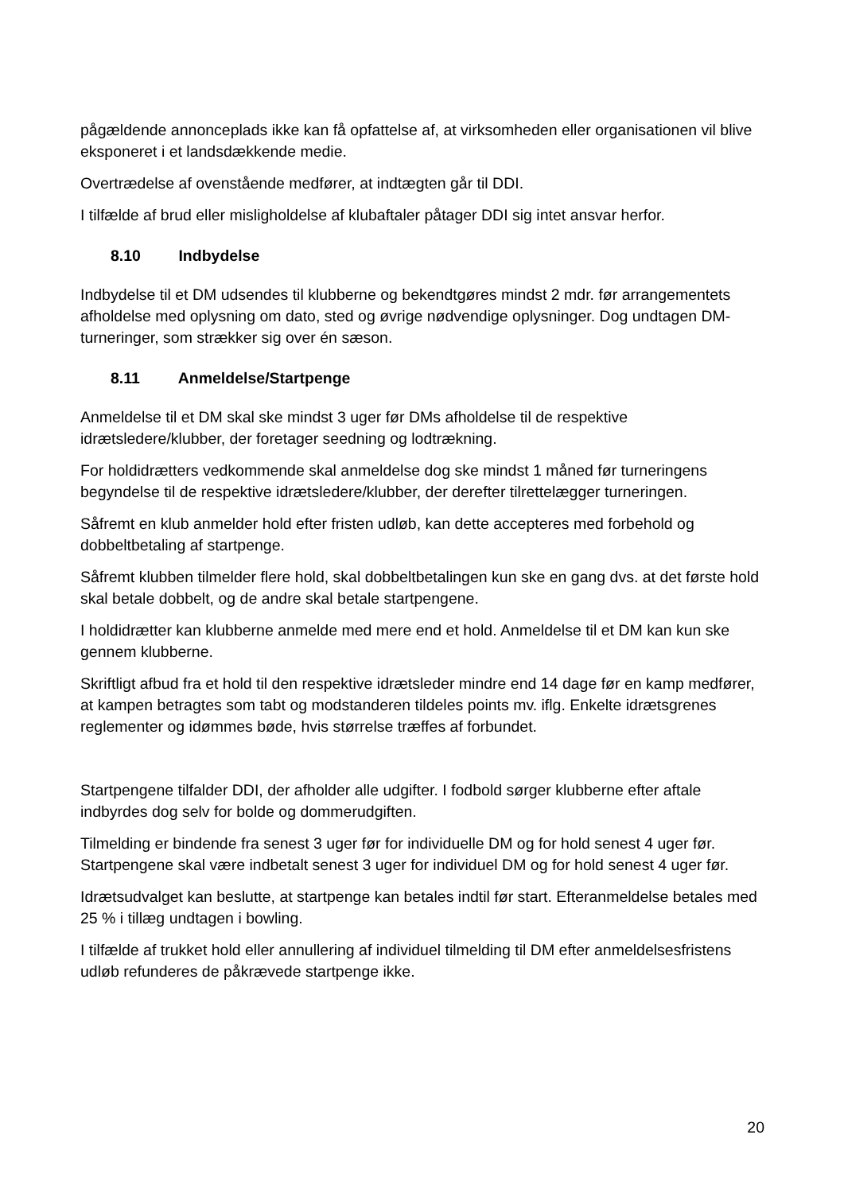pågældende annonceplads ikke kan få opfattelse af, at virksomheden eller organisationen vil blive eksponeret i et landsdækkende medie.
Overtrædelse af ovenstående medfører, at indtægten går til DDI.
I tilfælde af brud eller misligholdelse af klubaftaler påtager DDI sig intet ansvar herfor.
8.10 Indbydelse
Indbydelse til et DM udsendes til klubberne og bekendtgøres mindst 2 mdr. før arrangementets afholdelse med oplysning om dato, sted og øvrige nødvendige oplysninger. Dog undtagen DM- turneringer, som strækker sig over én sæson.
8.11 Anmeldelse/Startpenge
Anmeldelse til et DM skal ske mindst 3 uger før DMs afholdelse til de respektive idrætsledere/klubber, der foretager seedning og lodtrækning.
For holdidrætters vedkommende skal anmeldelse dog ske mindst 1 måned før turneringens begyndelse til de respektive idrætsledere/klubber, der derefter tilrettelægger turneringen.
Såfremt en klub anmelder hold efter fristen udløb, kan dette accepteres med forbehold og dobbeltbetaling af startpenge.
Såfremt klubben tilmelder flere hold, skal dobbeltbetalingen kun ske en gang dvs. at det første hold skal betale dobbelt, og de andre skal betale startpengene.
I holdidrætter kan klubberne anmelde med mere end et hold. Anmeldelse til et DM kan kun ske gennem klubberne.
Skriftligt afbud fra et hold til den respektive idrætsleder mindre end 14 dage før en kamp medfører, at kampen betragtes som tabt og modstanderen tildeles points mv. iflg. Enkelte idrætsgrenes reglementer og idømmes bøde, hvis størrelse træffes af forbundet.
Startpengene tilfalder DDI, der afholder alle udgifter. I fodbold sørger klubberne efter aftale indbyrdes dog selv for bolde og dommerudgiften.
Tilmelding er bindende fra senest 3 uger før for individuelle DM og for hold senest 4 uger før. Startpengene skal være indbetalt senest 3 uger for individuel DM og for hold senest 4 uger før.
Idrætsudvalget kan beslutte, at startpenge kan betales indtil før start. Efteranmeldelse betales med 25 % i tillæg undtagen i bowling.
I tilfælde af trukket hold eller annullering af individuel tilmelding til DM efter anmeldelsesfristens udløb refunderes de påkrævede startpenge ikke.
20